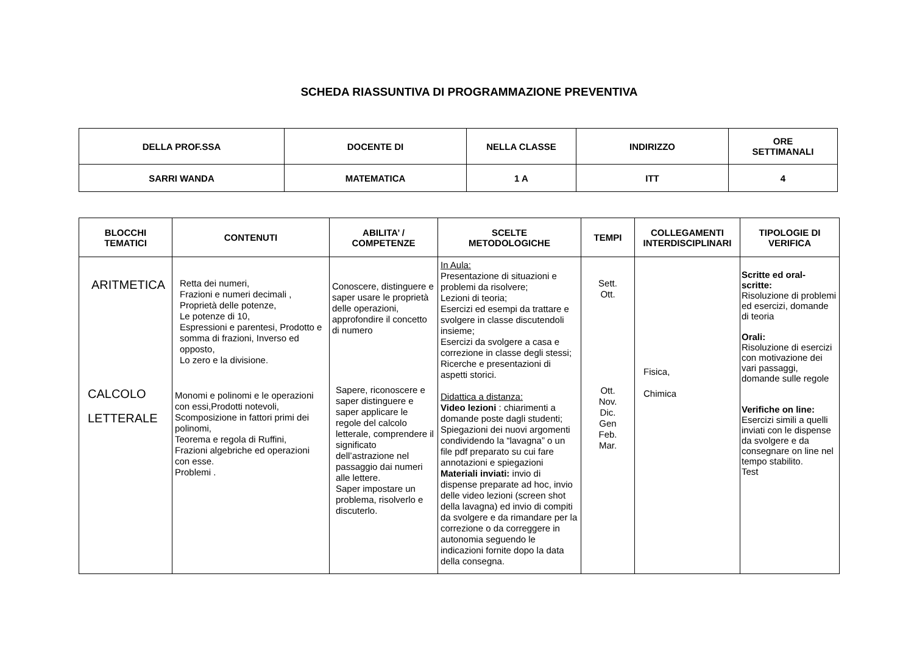SCHEDA RIASSUNTIVA DI PROGRAMMAZIONE PREVENTIVA
| DELLA PROF.SSA | DOCENTE DI | NELLA CLASSE | INDIRIZZO | ORE SETTIMANALI |
| --- | --- | --- | --- | --- |
| SARRI WANDA | MATEMATICA | 1 A | ITT | 4 |
| BLOCCHI TEMATICI | CONTENUTI | ABILITA’ / COMPETENZE | SCELTE METODOLOGICHE | TEMPI | COLLEGAMENTI INTERDISCIPLINARI | TIPOLOGIE DI VERIFICA |
| --- | --- | --- | --- | --- | --- | --- |
| ARITMETICA CALCOLO LETTERALE | Retta dei numeri, Frazioni e numeri decimali , Proprietà delle potenze, Le potenze di 10, Espressioni e parentesi, Prodotto e somma di frazioni, Inverso ed opposto, Lo zero e la divisione. Monomi e polinomi e le operazioni con essi,Prodotti notevoli, Scomposizione in fattori primi dei polinomi, Teorema e regola di Ruffini, Frazioni algebriche ed operazioni con esse. Problemi . | Conoscere, distinguere e saper usare le proprietà delle operazioni, approfondire il concetto di numero Sapere, riconoscere e saper distinguere e saper applicare le regole del calcolo letterale, comprendere il significato dell’astrazione nel passaggio dai numeri alle lettere. Saper impostare un problema, risolverlo e discuterlo. | In Aula: Presentazione di situazioni e problemi da risolvere; Lezioni di teoria; Esercizi ed esempi da trattare e svolgere in classe discutendoli insieme; Esercizi da svolgere a casa e correzione in classe degli stessi; Ricerche e presentazioni di aspetti storici. Didattica a distanza: Video lezioni : chiarimenti a domande poste dagli studenti; Spiegazioni dei nuovi argomenti condividendo la “lavagna” o un file pdf preparato su cui fare annotazioni e spiegazioni Materiali inviati: invio di dispense preparate ad hoc, invio delle video lezioni (screen shot della lavagna) ed invio di compiti da svolgere e da rimandare per la correzione o da correggere in autonomia seguendo le indicazioni fornite dopo la data della consegna. | Sett. Ott. Ott. Nov. Dic. Gen Feb. Mar. | Fisica, Chimica | Scritte ed oral- scritte: Risoluzione di problemi ed esercizi, domande di teoria Orali: Risoluzione di esercizi con motivazione dei vari passaggi, domande sulle regole Verifiche on line: Esercizi simili a quelli inviati con le dispense da svolgere e da consegnare on line nel tempo stabilito. Test |